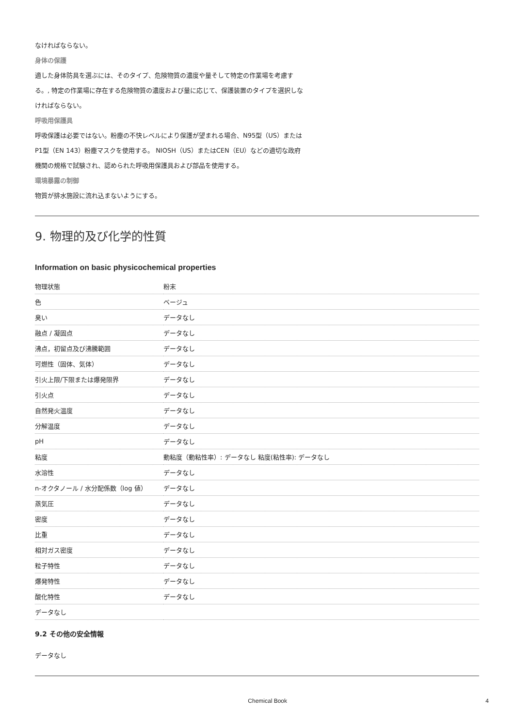なければならない。
身体の保護
適した身体防具を選ぶには、そのタイプ、危険物質の濃度や量そして特定の作業場を考慮す
る。, 特定の作業場に存在する危険物質の濃度および量に応じて、保護装置のタイプを選択しな
ければならない。
呼吸用保護具
呼吸保護は必要ではない。粉塵の不快レベルにより保護が望まれる場合、N95型（US）または
P1型（EN 143）粉塵マスクを使用する。 NIOSH（US）またはCEN（EU）などの適切な政府
機関の規格で試験され、認められた呼吸用保護具および部品を使用する。
環境暴露の制御
物質が排水施設に流れ込まないようにする。
9. 物理的及び化学的性質
Information on basic physicochemical properties
| 物理状態 | 粉末 |
| 色 | ベージュ |
| 臭い | データなし |
| 融点 / 凝固点 | データなし |
| 沸点，初留点及び沸騰範囲 | データなし |
| 可燃性（固体、気体） | データなし |
| 引火上限/下限または爆発限界 | データなし |
| 引火点 | データなし |
| 自然発火温度 | データなし |
| 分解温度 | データなし |
| pH | データなし |
| 粘度 | 動粘度（動粘性率）: データなし 粘度(粘性率): データなし |
| 水溶性 | データなし |
| n-オクタノール / 水分配係数（log 値） | データなし |
| 蒸気圧 | データなし |
| 密度 | データなし |
| 比重 | データなし |
| 相対ガス密度 | データなし |
| 粒子特性 | データなし |
| 爆発特性 | データなし |
| 酸化特性 | データなし |
| データなし | |
9.2 その他の安全情報
データなし
Chemical Book 4